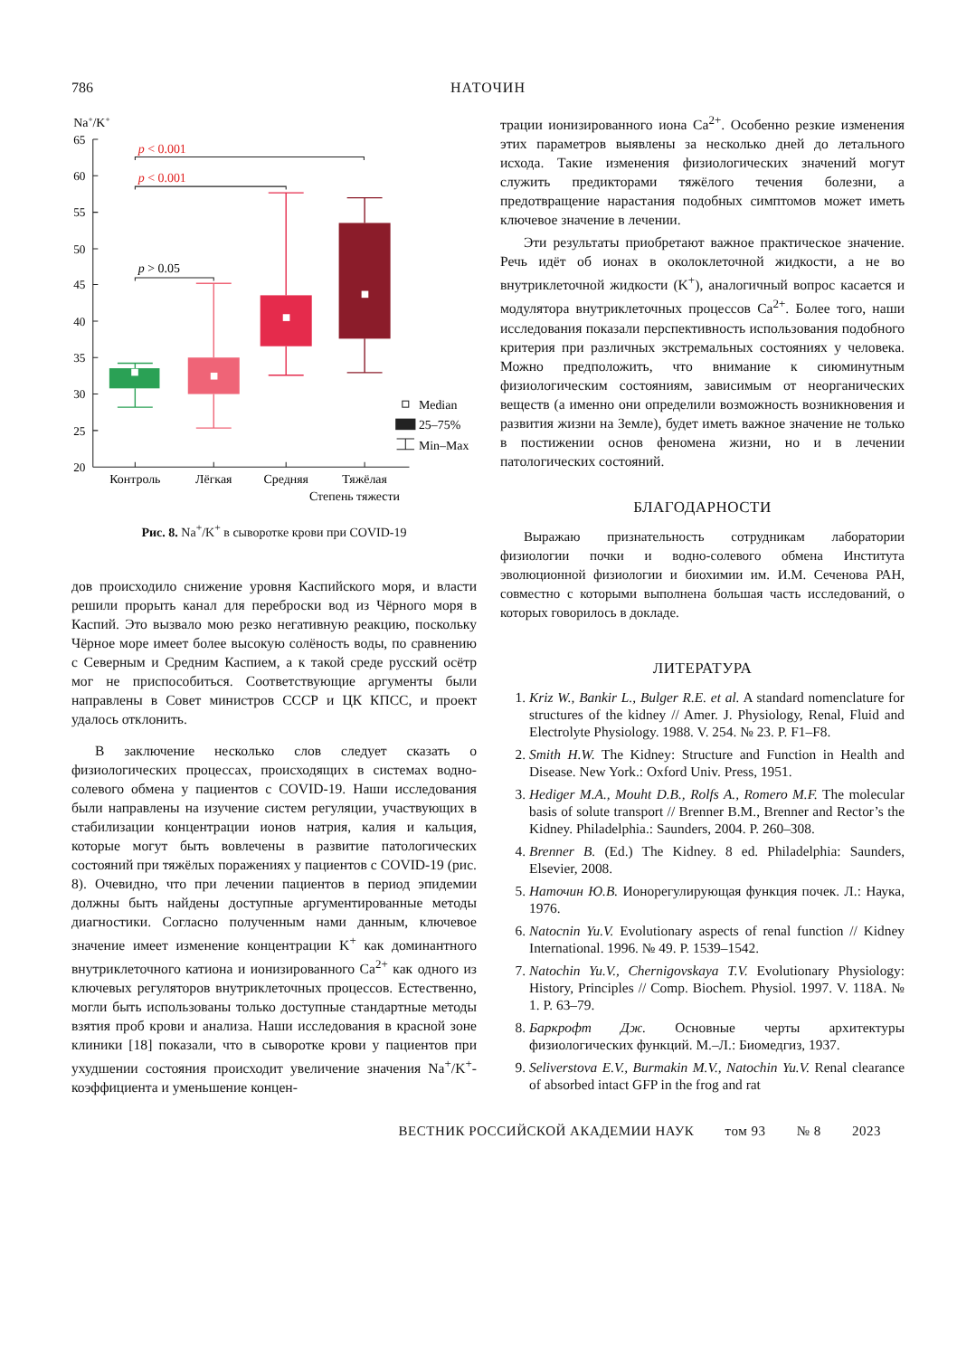786 НАТОЧИН
Na+/K+
65
60
55
50
45
40
35
30
25
20
p < 0.001
p < 0.001
p > 0.05
Median
25–75%
Min–Max
Контроль
Лёгкая
Средняя
Тяжёлая
Степень тяжести
Рис. 8. Na<sup>+</sup>/K<sup>+</sup> в сыворотке крови при COVID-19
дов происходило снижение уровня Каспийского моря, и власти решили прорыть канал для переброски вод из Чёрного моря в Каспий. Это вызвало мою резко негативную реакцию, поскольку Чёрное море имеет более высокую солёность воды, по сравнению с Северным и Средним Каспием, а к такой среде русский осётр мог не приспособиться. Соответствующие аргументы были направлены в Совет министров СССР и ЦК КПСС, и проект удалось отклонить.
В заключение несколько слов следует сказать о физиологических процессах, происходящих в системах водно-солевого обмена у пациентов с COVID-19. Наши исследования были направлены на изучение систем регуляции, участвующих в стабилизации концентрации ионов натрия, калия и кальция, которые могут быть вовлечены в развитие патологических состояний при тяжёлых поражениях у пациентов с COVID-19 (рис. 8). Очевидно, что при лечении пациентов в период эпидемии должны быть найдены доступные аргументированные методы диагностики. Согласно полученным нами данным, ключевое значение имеет изменение концентрации K<sup>+</sup> как доминантного внутриклеточного катиона и ионизированного Ca<sup>2+</sup> как одного из ключевых регуляторов внутриклеточных процессов. Естественно, могли быть использованы только доступные стандартные методы взятия проб крови и анализа. Наши исследования в красной зоне клиники [18] показали, что в сыворотке крови у пациентов при ухудшении состояния происходит увеличение значения Na<sup>+</sup>/K<sup>+</sup>-коэффициента и уменьшение концен-
трации ионизированного иона Ca<sup>2+</sup>. Особенно резкие изменения этих параметров выявлены за несколько дней до летального исхода. Такие изменения физиологических значений могут служить предикторами тяжёлого течения болезни, а предотвращение нарастания подобных симптомов может иметь ключевое значение в лечении.
Эти результаты приобретают важное практическое значение. Речь идёт об ионах в околоклеточной жидкости, а не во внутриклеточной жидкости (K<sup>+</sup>), аналогичный вопрос касается и модулятора внутриклеточных процессов Ca<sup>2+</sup>. Более того, наши исследования показали перспективность использования подобного критерия при различных экстремальных состояниях у человека. Можно предположить, что внимание к сиюминутным физиологическим состояниям, зависимым от неорганических веществ (а именно они определили возможность возникновения и развития жизни на Земле), будет иметь важное значение не только в постижении основ феномена жизни, но и в лечении патологических состояний.
БЛАГОДАРНОСТИ
Выражаю признательность сотрудникам лаборатории физиологии почки и водно-солевого обмена Института эволюционной физиологии и биохимии им. И.М. Сеченова РАН, совместно с которыми выполнена большая часть исследований, о которых говорилось в докладе.
ЛИТЕРАТУРА
1. Kriz W., Bankir L., Bulger R.E. et al. A standard nomenclature for structures of the kidney // Amer. J. Physiology, Renal, Fluid and Electrolyte Physiology. 1988. V. 254. № 23. P. F1–F8.
2. Smith H.W. The Kidney: Structure and Function in Health and Disease. New York.: Oxford Univ. Press, 1951.
3. Hediger M.A., Mouht D.B., Rolfs A., Romero M.F. The molecular basis of solute transport // Brenner B.M., Brenner and Rector’s the Kidney. Philadelphia.: Saunders, 2004. P. 260–308.
4. Brenner B. (Ed.) The Kidney. 8 ed. Philadelphia: Saunders, Elsevier, 2008.
5. Наточин Ю.В. Ионорегулирующая функция почек. Л.: Наука, 1976.
6. Natocnin Yu.V. Evolutionary aspects of renal function // Kidney International. 1996. № 49. P. 1539–1542.
7. Natochin Yu.V., Chernigovskaya T.V. Evolutionary Physiology: History, Principles // Comp. Biochem. Physiol. 1997. V. 118A. № 1. P. 63–79.
8. Баркрофт Дж. Основные черты архитектуры физиологических функций. М.–Л.: Биомедгиз, 1937.
9. Seliverstova E.V., Burmakin M.V., Natochin Yu.V. Renal clearance of absorbed intact GFP in the frog and rat
ВЕСТНИК РОССИЙСКОЙ АКАДЕМИИ НАУК том 93 № 8 2023